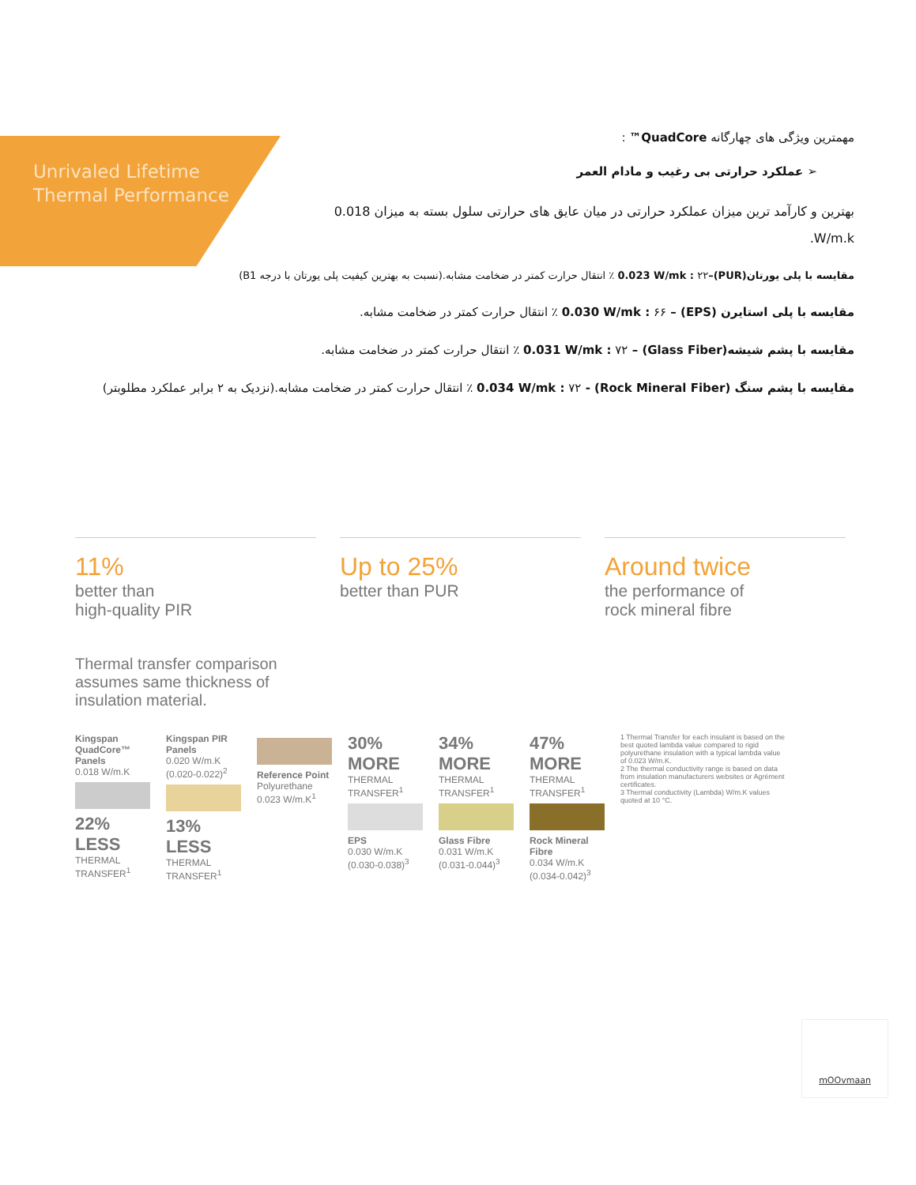Unrivaled Lifetime
Thermal Performance
مهمترین ویژگی های چهارگانه QuadCore™ :
➢ عملکرد حرارتی بی رغیب و مادام العمر
بهترین و کارآمد ترین میزان عملکرد حرارتی در میان عایق های حرارتی سلول بسته به میزان 0.018 W/m.k.
مقایسه با پلی یورتان(PUR)–0.023 W/mk : ۲۲ ٪ انتقال حرارت کمتر در ضخامت مشابه.(نسبت به بهترین کیفیت پلی یورتان با درجه B1)
مقایسه با پلی استایرن (EPS) – 0.030 W/mk : ۶۶ ٪ انتقال حرارت کمتر در ضخامت مشابه.
مقایسه با پشم شیشه(Glass Fiber) – 0.031 W/mk : ۷۲ ٪ انتقال حرارت کمتر در ضخامت مشابه.
مقایسه با پشم سنگ (Rock Mineral Fiber) - 0.034 W/mk : ۷۲ ٪ انتقال حرارت کمتر در ضخامت مشابه.(نزدیک به ۲ برابر عملکرد مطلوبتر)
11%
better than
high-quality PIR
Up to 25%
better than PUR
Around twice
the performance of
rock mineral fibre
Thermal transfer comparison assumes same thickness of insulation material.
Kingspan QuadCore™ Panels
0.018 W/m.K
22% LESS
THERMAL TRANSFER<sup>1</sup>
Kingspan PIR Panels
0.020 W/m.K (0.020-0.022)<sup>2</sup>
13% LESS
THERMAL TRANSFER<sup>1</sup>
Reference Point
Polyurethane 0.023 W/m.K<sup>1</sup>
30% MORE
THERMAL TRANSFER<sup>1</sup>
EPS
0.030 W/m.K (0.030-0.038)<sup>3</sup>
34% MORE
THERMAL TRANSFER<sup>1</sup>
Glass Fibre
0.031 W/m.K (0.031-0.044)<sup>3</sup>
47% MORE
THERMAL TRANSFER<sup>1</sup>
Rock Mineral Fibre
0.034 W/m.K (0.034-0.042)<sup>3</sup>
1 Thermal Transfer for each insulant is based on the best quoted lambda value compared to rigid polyurethane insulation with a typical lambda value of 0.023 W/m.K.
2 The thermal conductivity range is based on data from insulation manufacturers websites or Agrément certificates.
3 Thermal conductivity (Lambda) W/m.K values quoted at 10 °C.
mOOvmaan